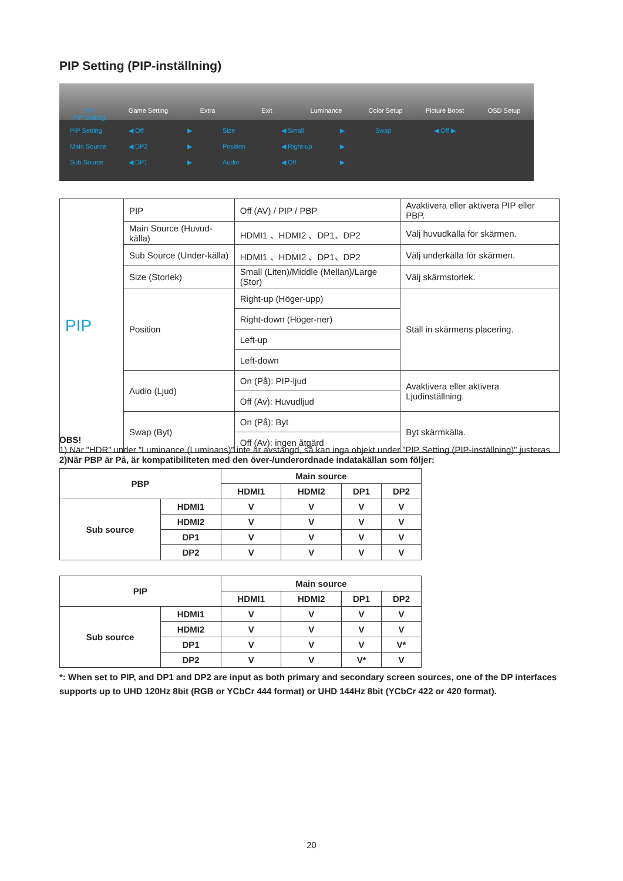PIP Setting (PIP-inställning)
PIP
PIP Setting
Game Setting Extra Exit Luminance Color Setup Picture Boost OSD Setup
PIP Setting ◀ Off ▶ Size ◀ Small ▶ Swap ◀ Off ▶ Main Source ◀ DP2 ▶ Position ◀ Right-up ▶ Sub Source ◀ DP1 ▶ Audio ◀ Off ▶
| PIP | PIP | Off (AV) / PIP / PBP | Avaktivera eller aktivera PIP eller PBP. |
| | Main Source (Huvud-källa) | HDMI1 、HDMI2 、DP1、DP2 | Välj huvudkälla för skärmen. |
| | Sub Source (Under-källa) | HDMI1 、HDMI2 、DP1、DP2 | Välj underkälla för skärmen. |
| | Size (Storlek) | Small (Liten)/Middle (Mellan)/Large (Stor) | Välj skärmstorlek. |
| | Position | Right-up (Höger-upp) | Ställ in skärmens placering. |
| | | Right-down (Höger-ner) | |
| | | Left-up | |
| | | Left-down | |
| | Audio (Ljud) | On (På): PIP-ljud | Avaktivera eller aktivera Ljudinställning. |
| | | Off (Av): Huvudljud | |
| | Swap (Byt) | On (På): Byt | Byt skärmkälla. |
| | | Off (Av): ingen åtgärd | |
OBS!
1) När ”HDR” under ”Luminance (Luminans)” inte är avstängd, så kan inga objekt under ”PIP Setting (PIP-inställning)” justeras.
2)När PBP är På, är kompatibiliteten med den över-/underordnade indatakällan som följer:
| PBP | | Main source | | | |
| --- | --- | --- | --- | --- | --- |
| | | HDMI1 | HDMI2 | DP1 | DP2 |
| Sub source | HDMI1 | V | V | V | V |
| | HDMI2 | V | V | V | V |
| | DP1 | V | V | V | V |
| | DP2 | V | V | V | V |
| PIP | | Main source | | | |
| --- | --- | --- | --- | --- | --- |
| | | HDMI1 | HDMI2 | DP1 | DP2 |
| Sub source | HDMI1 | V | V | V | V |
| | HDMI2 | V | V | V | V |
| | DP1 | V | V | V | V* |
| | DP2 | V | V | V* | V |
*: When set to PIP, and DP1 and DP2 are input as both primary and secondary screen sources, one of the DP interfaces supports up to UHD 120Hz 8bit (RGB or YCbCr 444 format) or UHD 144Hz 8bit (YCbCr 422 or 420 format).
20